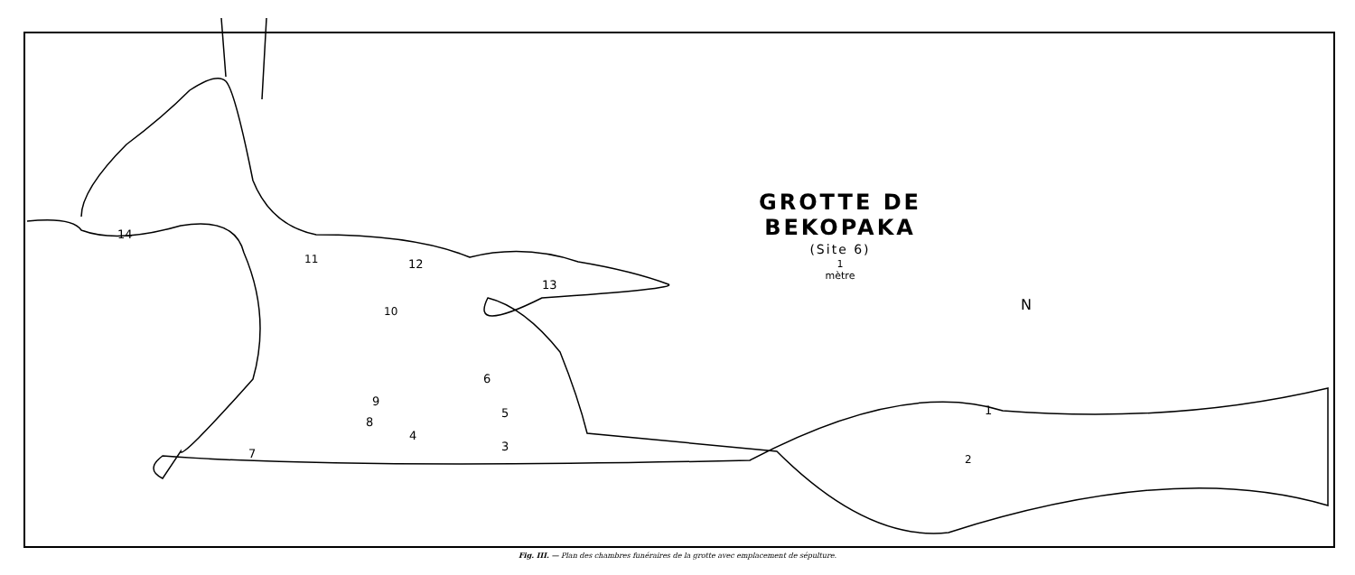GROTTE DE BEKOPAKA
(Site 6)
1
mètre
14
11 12
13
10
6
9
5
8
4
3
7
1
2
N
Fig. III. — Plan des chambres funéraires de la grotte avec emplacement de sépulture.